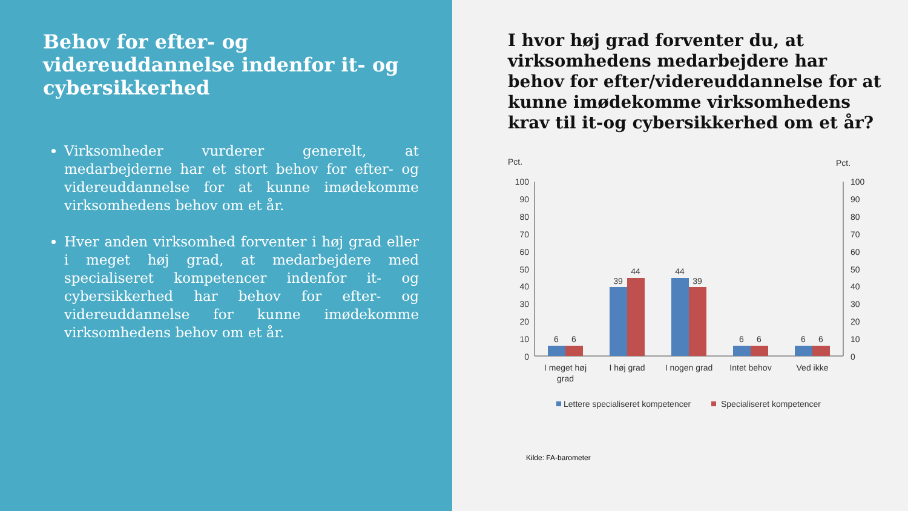Behov for efter- og videreuddannelse indenfor it- og cybersikkerhed
Virksomheder vurderer generelt, at medarbejderne har et stort behov for efter- og videreuddannelse for at kunne imødekomme virksomhedens behov om et år.
Hver anden virksomhed forventer i høj grad eller i meget høj grad, at medarbejdere med specialiseret kompetencer indenfor it- og cybersikkerhed har behov for efter- og videreuddannelse for kunne imødekomme virksomhedens behov om et år.
I hvor høj grad forventer du, at virksomhedens medarbejdere har behov for efter/videreuddannelse for at kunne imødekomme virksomhedens krav til it-og cybersikkerhed om et år?
Pct.
Pct.
100
90
80
70
60
50
40
30
20
10
0
100
90
80
70
60
50
40
30
20
10
0
6
6
39
44
44
39
6
6
6
6
I meget høj
grad
I høj grad
I nogen grad
Intet behov
Ved ikke
Lettere specialiseret kompetencer
Specialiseret kompetencer
Kilde: FA-barometer